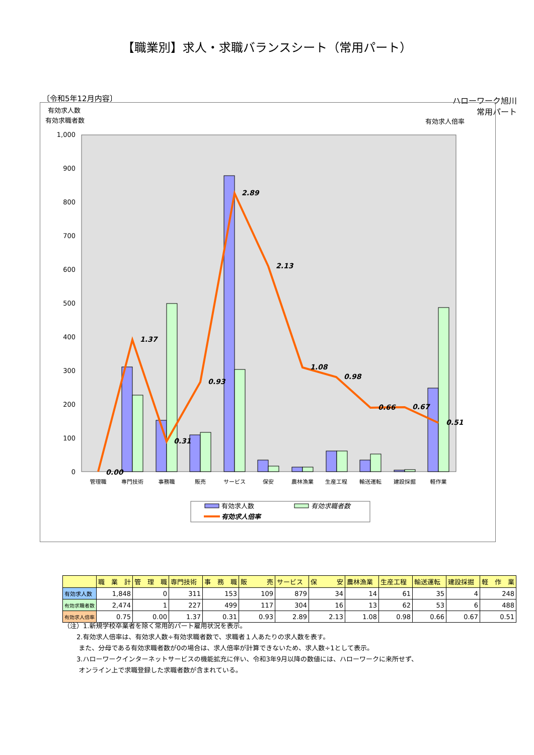【職業別】求人・求職バランスシート（常用パート）
ハローワーク旭川
常用パート
〔令和5年12月内容〕
有効求人数
有効求職者数
有効求人倍率
0
100
200
300
400
500
600
700
800
900
1,000
管理職
専門技術
事務職
販売
サービス
保安
農林漁業
生産工程
輸送運転
建設採掘
軽作業
0.00
1.37
0.31
0.93
2.89
2.13
1.08
0.98
0.66
0.67
0.51
有効求人数
有効求職者数
有効求人倍率
| | 職 業 計 | 管 理 職 | 専門技術 | 事 務 職 | 販 売 | サービス | 保 安 | 農林漁業 | 生産工程 | 輸送運転 | 建設採掘 | 軽 作 業 |
| --- | --- | --- | --- | --- | --- | --- | --- | --- | --- | --- | --- | --- |
| 有効求人数 | 1,848 | 0 | 311 | 153 | 109 | 879 | 34 | 14 | 61 | 35 | 4 | 248 |
| 有効求職者数 | 2,474 | 1 | 227 | 499 | 117 | 304 | 16 | 13 | 62 | 53 | 6 | 488 |
| 有効求人倍率 | 0.75 | 0.00 | 1.37 | 0.31 | 0.93 | 2.89 | 2.13 | 1.08 | 0.98 | 0.66 | 0.67 | 0.51 |
（注）1.新規学校卒業者を除く常用的パート雇用状況を表示。
　　2.有効求人倍率は、有効求人数÷有効求職者数で、求職者１人あたりの求人数を表す。
　　 また、分母である有効求職者数が0の場合は、求人倍率が計算できないため、求人数÷1として表示。
　　3.ハローワークインターネットサービスの機能拡充に伴い、令和3年9月以降の数値には、ハローワークに来所せず、
　　 オンライン上で求職登録した求職者数が含まれている。